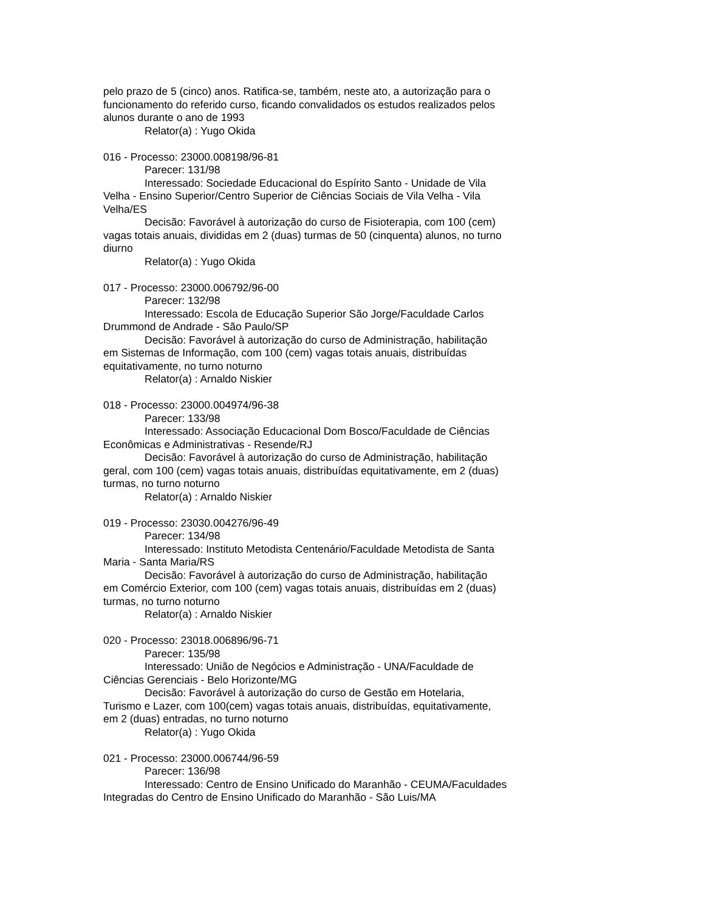pelo prazo de 5 (cinco) anos. Ratifica-se, também, neste ato, a autorização para o funcionamento do referido curso, ficando convalidados os estudos realizados pelos alunos durante o ano de 1993
Relator(a) : Yugo Okida
016 - Processo: 23000.008198/96-81
Parecer: 131/98
Interessado: Sociedade Educacional do Espírito Santo - Unidade de Vila Velha - Ensino Superior/Centro Superior de Ciências Sociais de Vila Velha - Vila Velha/ES
Decisão: Favorável à autorização do curso de Fisioterapia, com 100 (cem) vagas totais anuais, divididas em 2 (duas) turmas de 50 (cinquenta) alunos, no turno diurno
Relator(a) : Yugo Okida
017 - Processo: 23000.006792/96-00
Parecer: 132/98
Interessado: Escola de Educação Superior São Jorge/Faculdade Carlos Drummond de Andrade - São Paulo/SP
Decisão: Favorável à autorização do curso de Administração, habilitação em Sistemas de Informação, com 100 (cem) vagas totais anuais, distribuídas equitativamente, no turno noturno
Relator(a) : Arnaldo Niskier
018 - Processo: 23000.004974/96-38
Parecer: 133/98
Interessado: Associação Educacional Dom Bosco/Faculdade de Ciências Econômicas e Administrativas - Resende/RJ
Decisão: Favorável à autorização do curso de Administração, habilitação geral, com 100 (cem) vagas totais anuais, distribuídas equitativamente, em 2 (duas) turmas, no turno noturno
Relator(a) : Arnaldo Niskier
019 - Processo: 23030.004276/96-49
Parecer: 134/98
Interessado: Instituto Metodista Centenário/Faculdade Metodista de Santa Maria - Santa Maria/RS
Decisão: Favorável à autorização do curso de Administração, habilitação em Comércio Exterior, com 100 (cem) vagas totais anuais, distribuídas em 2 (duas) turmas, no turno noturno
Relator(a) : Arnaldo Niskier
020 - Processo: 23018.006896/96-71
Parecer: 135/98
Interessado: União de Negócios e Administração - UNA/Faculdade de Ciências Gerenciais - Belo Horizonte/MG
Decisão: Favorável à autorização do curso de Gestão em Hotelaria, Turismo e Lazer, com 100(cem) vagas totais anuais, distribuídas, equitativamente, em 2 (duas) entradas, no turno noturno
Relator(a) : Yugo Okida
021 - Processo: 23000.006744/96-59
Parecer: 136/98
Interessado: Centro de Ensino Unificado do Maranhão - CEUMA/Faculdades Integradas do Centro de Ensino Unificado do Maranhão - São Luis/MA